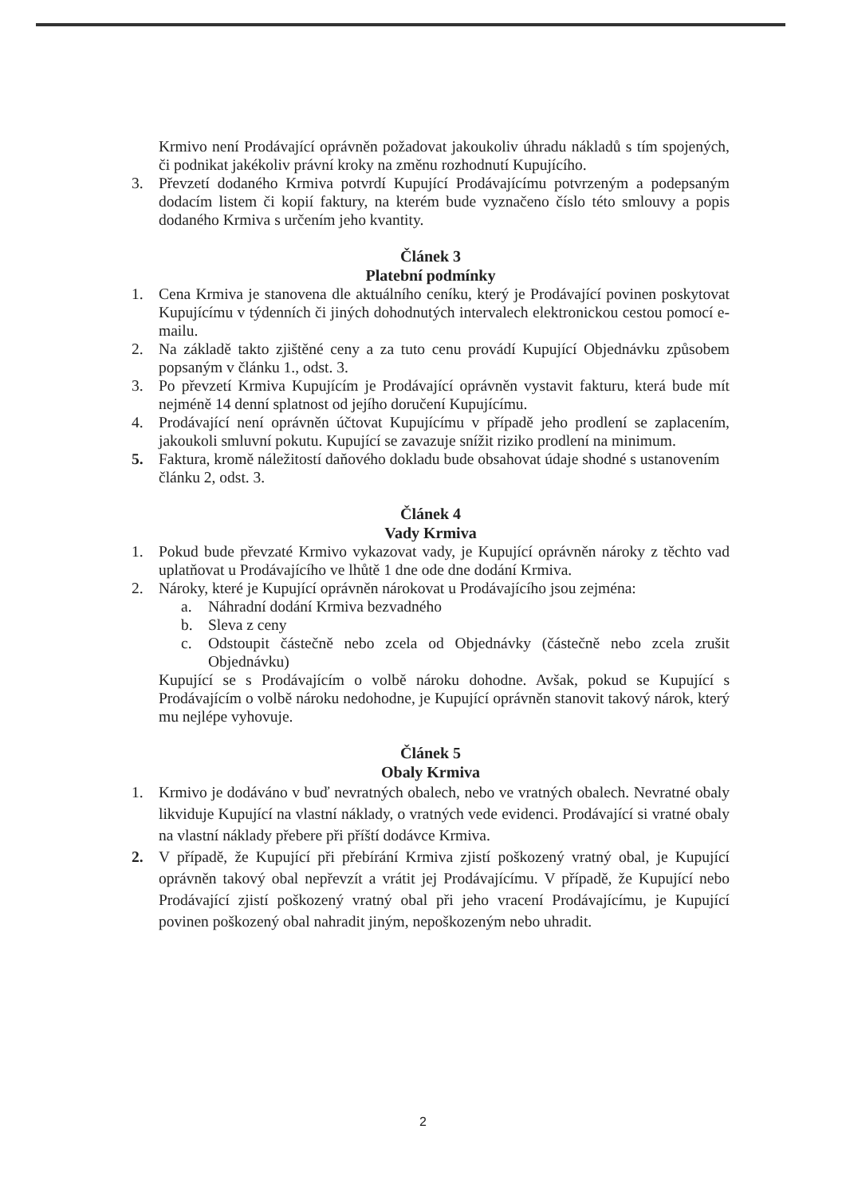Krmivo není Prodávající oprávněn požadovat jakoukoliv úhradu nákladů s tím spojených, či podnikat jakékoliv právní kroky na změnu rozhodnutí Kupujícího.
3. Převzetí dodaného Krmiva potvrdí Kupující Prodávajícímu potvrzeným a podepsaným dodacím listem či kopií faktury, na kterém bude vyznačeno číslo této smlouvy a popis dodaného Krmiva s určením jeho kvantity.
Článek 3
Platební podmínky
1. Cena Krmiva je stanovena dle aktuálního ceníku, který je Prodávající povinen poskytovat Kupujícímu v týdenních či jiných dohodnutých intervalech elektronickou cestou pomocí e-mailu.
2. Na základě takto zjištěné ceny a za tuto cenu provádí Kupující Objednávku způsobem popsaným v článku 1., odst. 3.
3. Po převzetí Krmiva Kupujícím je Prodávající oprávněn vystavit fakturu, která bude mít nejméně 14 denní splatnost od jejího doručení Kupujícímu.
4. Prodávající není oprávněn účtovat Kupujícímu v případě jeho prodlení se zaplacením, jakoukoli smluvní pokutu. Kupující se zavazuje snížit riziko prodlení na minimum.
5. Faktura, kromě náležitostí daňového dokladu bude obsahovat údaje shodné s ustanovením článku 2, odst. 3.
Článek 4
Vady Krmiva
1. Pokud bude převzaté Krmivo vykazovat vady, je Kupující oprávněn nároky z těchto vad uplatňovat u Prodávajícího ve lhůtě 1 dne ode dne dodání Krmiva.
2. Nároky, které je Kupující oprávněn nárokovat u Prodávajícího jsou zejména:
a. Náhradní dodání Krmiva bezvadného
b. Sleva z ceny
c. Odstoupit částečně nebo zcela od Objednávky (částečně nebo zcela zrušit Objednávku)
Kupující se s Prodávajícím o volbě nároku dohodne. Avšak, pokud se Kupující s Prodávajícím o volbě nároku nedohodne, je Kupující oprávněn stanovit takový nárok, který mu nejlépe vyhovuje.
Článek 5
Obaly Krmiva
1. Krmivo je dodáváno v buď nevratných obalech, nebo ve vratných obalech. Nevratné obaly likviduje Kupující na vlastní náklady, o vratných vede evidenci. Prodávající si vratné obaly na vlastní náklady přebere při příští dodávce Krmiva.
2. V případě, že Kupující při přebírání Krmiva zjistí poškozený vratný obal, je Kupující oprávněn takový obal nepřevzít a vrátit jej Prodávajícímu. V případě, že Kupující nebo Prodávající zjistí poškozený vratný obal při jeho vracení Prodávajícímu, je Kupující povinen poškozený obal nahradit jiným, nepoškozeným nebo uhradit.
2